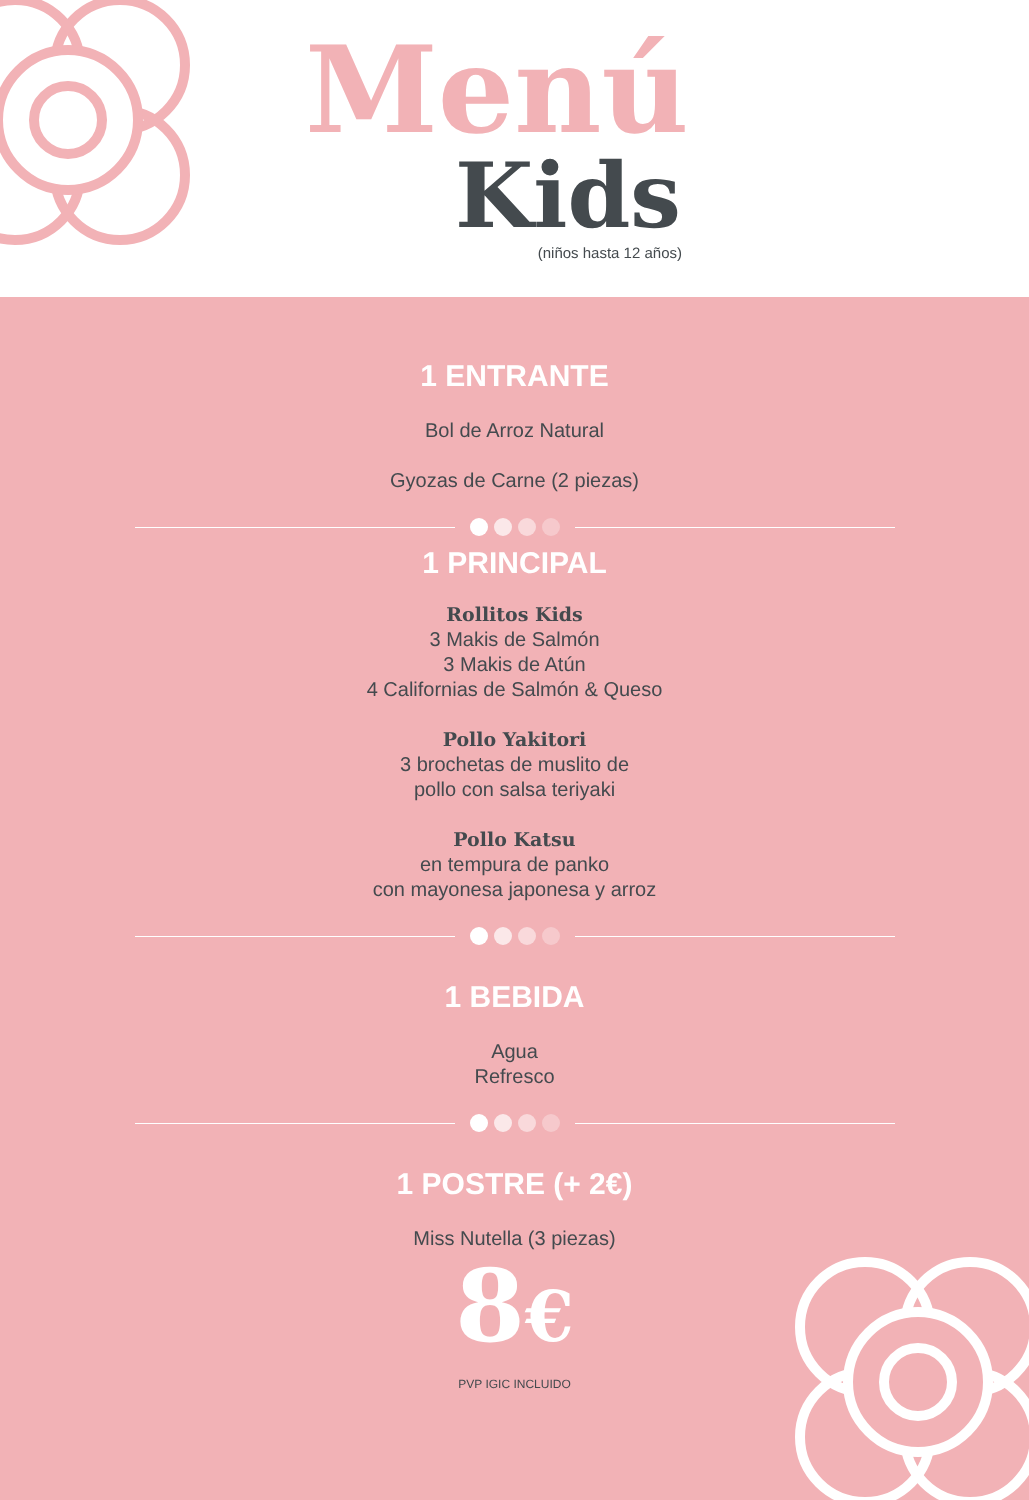Menú
Kids
(niños hasta 12 años)
1 ENTRANTE
Bol de Arroz Natural
Gyozas de Carne (2 piezas)
1 PRINCIPAL
Rollitos Kids
3 Makis de Salmón
3 Makis de Atún
4 Californias de Salmón & Queso
Pollo Yakitori
3 brochetas de muslito de
pollo con salsa teriyaki
Pollo Katsu
en tempura de panko
con mayonesa japonesa y arroz
1 BEBIDA
Agua
Refresco
1 POSTRE (+ 2€)
Miss Nutella (3 piezas)
8€
PVP IGIC INCLUIDO